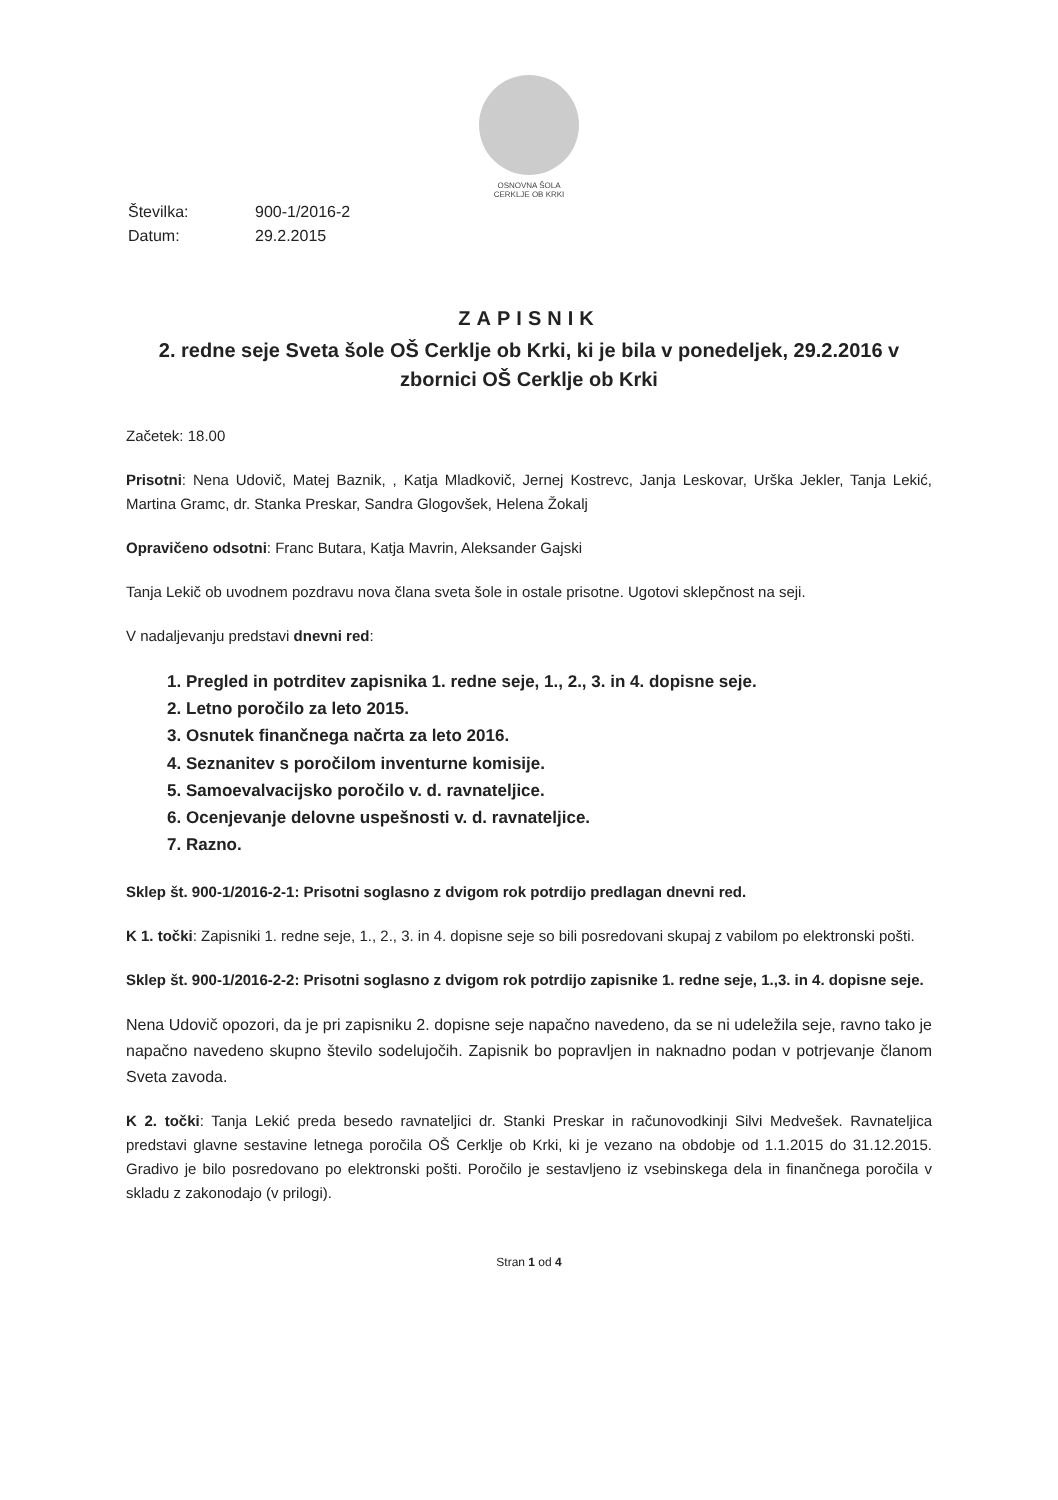OSNOVNA ŠOLA
CERKLJE OB KRKI
| Številka: | 900-1/2016-2 |
| Datum: | 29.2.2015 |
ZAPISNIK
2. redne seje Sveta šole OŠ Cerklje ob Krki, ki je bila v ponedeljek, 29.2.2016 v zbornici OŠ Cerklje ob Krki
Začetek: 18.00
Prisotni: Nena Udovič, Matej Baznik, , Katja Mladkovič, Jernej Kostrevc, Janja Leskovar, Urška Jekler, Tanja Lekić, Martina Gramc, dr. Stanka Preskar, Sandra Glogovšek, Helena Žokalj
Opravičeno odsotni: Franc Butara, Katja Mavrin, Aleksander Gajski
Tanja Lekič ob uvodnem pozdravu nova člana sveta šole in ostale prisotne. Ugotovi sklepčnost na seji.
V nadaljevanju predstavi dnevni red:
1. Pregled in potrditev zapisnika 1. redne seje, 1., 2., 3. in 4. dopisne seje.
2. Letno poročilo za leto 2015.
3. Osnutek finančnega načrta za leto 2016.
4. Seznanitev s poročilom inventurne komisije.
5. Samoevalvacijsko poročilo v. d. ravnateljice.
6. Ocenjevanje delovne uspešnosti v. d. ravnateljice.
7. Razno.
Sklep št. 900-1/2016-2-1: Prisotni soglasno z dvigom rok potrdijo predlagan dnevni red.
K 1. točki: Zapisniki 1. redne seje, 1., 2., 3. in 4. dopisne seje so bili posredovani skupaj z vabilom po elektronski pošti.
Sklep št. 900-1/2016-2-2: Prisotni soglasno z dvigom rok potrdijo zapisnike 1. redne seje, 1.,3. in 4. dopisne seje.
Nena Udovič opozori, da je pri zapisniku 2. dopisne seje napačno navedeno, da se ni udeležila seje, ravno tako je napačno navedeno skupno število sodelujočih. Zapisnik bo popravljen in naknadno podan v potrjevanje članom Sveta zavoda.
K 2. točki: Tanja Lekić preda besedo ravnateljici dr. Stanki Preskar in računovodkinji Silvi Medvešek. Ravnateljica predstavi glavne sestavine letnega poročila OŠ Cerklje ob Krki, ki je vezano na obdobje od 1.1.2015 do 31.12.2015. Gradivo je bilo posredovano po elektronski pošti. Poročilo je sestavljeno iz vsebinskega dela in finančnega poročila v skladu z zakonodajo (v prilogi).
Stran 1 od 4